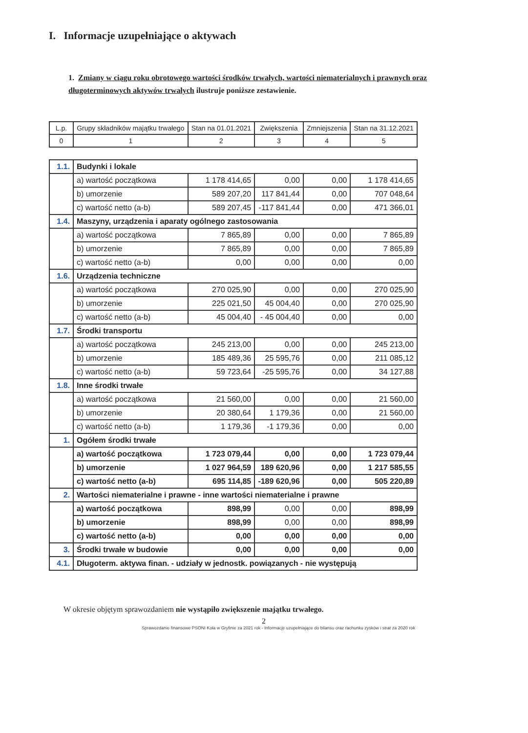I. Informacje uzupełniające o aktywach
1. Zmiany w ciągu roku obrotowego wartości środków trwałych, wartości niematerialnych i prawnych oraz długoterminowych aktywów trwałych ilustruje poniższe zestawienie.
| L.p. | Grupy składników majątku trwałego | Stan na 01.01.2021 | Zwiększenia | Zmniejszenia | Stan na 31.12.2021 |
| --- | --- | --- | --- | --- | --- |
| 0 | 1 | 2 | 3 | 4 | 5 |
| 1.1. | Budynki i lokale | | | | |
| | a) wartość początkowa | 1 178 414,65 | 0,00 | 0,00 | 1 178 414,65 |
| | b) umorzenie | 589 207,20 | 117 841,44 | 0,00 | 707 048,64 |
| | c) wartość netto (a-b) | 589 207,45 | -117 841,44 | 0,00 | 471 366,01 |
| 1.4. | Maszyny, urządzenia i aparaty ogólnego zastosowania | | | | |
| | a) wartość początkowa | 7 865,89 | 0,00 | 0,00 | 7 865,89 |
| | b) umorzenie | 7 865,89 | 0,00 | 0,00 | 7 865,89 |
| | c) wartość netto (a-b) | 0,00 | 0,00 | 0,00 | 0,00 |
| 1.6. | Urządzenia techniczne | | | | |
| | a) wartość początkowa | 270 025,90 | 0,00 | 0,00 | 270 025,90 |
| | b) umorzenie | 225 021,50 | 45 004,40 | 0,00 | 270 025,90 |
| | c) wartość netto (a-b) | 45 004,40 | - 45 004,40 | 0,00 | 0,00 |
| 1.7. | Środki transportu | | | | |
| | a) wartość początkowa | 245 213,00 | 0,00 | 0,00 | 245 213,00 |
| | b) umorzenie | 185 489,36 | 25 595,76 | 0,00 | 211 085,12 |
| | c) wartość netto (a-b) | 59 723,64 | -25 595,76 | 0,00 | 34 127,88 |
| 1.8. | Inne środki trwałe | | | | |
| | a) wartość początkowa | 21 560,00 | 0,00 | 0,00 | 21 560,00 |
| | b) umorzenie | 20 380,64 | 1 179,36 | 0,00 | 21 560,00 |
| | c) wartość netto (a-b) | 1 179,36 | -1 179,36 | 0,00 | 0,00 |
| 1. | Ogółem środki trwałe | | | | |
| | a) wartość początkowa | 1 723 079,44 | 0,00 | 0,00 | 1 723 079,44 |
| | b) umorzenie | 1 027 964,59 | 189 620,96 | 0,00 | 1 217 585,55 |
| | c) wartość netto (a-b) | 695 114,85 | -189 620,96 | 0,00 | 505 220,89 |
| 2. | Wartości niematerialne i prawne - inne wartości niematerialne i prawne | | | | |
| | a) wartość początkowa | 898,99 | 0,00 | 0,00 | 898,99 |
| | b) umorzenie | 898,99 | 0,00 | 0,00 | 898,99 |
| | c) wartość netto (a-b) | 0,00 | 0,00 | 0,00 | 0,00 |
| 3. | Środki trwałe w budowie | 0,00 | 0,00 | 0,00 | 0,00 |
| 4.1. | Długoterm. aktywa finan. - udziały w jednostk. powiązanych - nie występują | | | | |
W okresie objętym sprawozdaniem nie wystąpiło zwiększenie majątku trwałego.
2
Sprawozdanie finansowe PSONI Koła w Gryfinie za 2021 rok - Informacje uzupełniające do bilansu oraz rachunku zysków i strat za 2020 rok